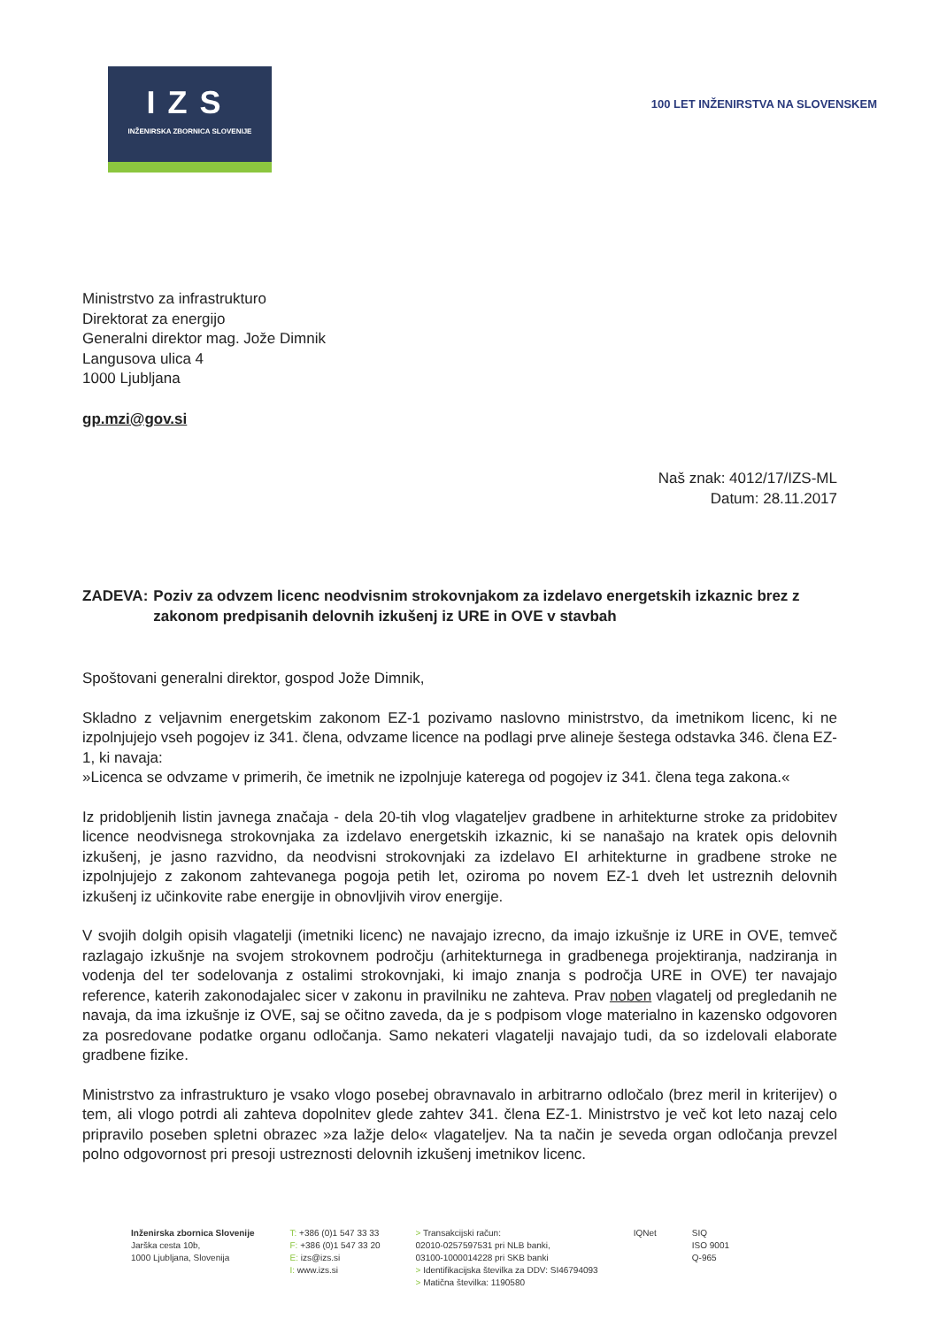IZS
INŽENIRSKA ZBORNICA SLOVENIJE
100 LET INŽENIRSTVA NA SLOVENSKEM
Ministrstvo za infrastrukturo
Direktorat za energijo
Generalni direktor mag. Jože Dimnik
Langusova ulica 4
1000 Ljubljana
gp.mzi@gov.si
Naš znak: 4012/17/IZS-ML
Datum: 28.11.2017
ZADEVA: Poziv za odvzem licenc neodvisnim strokovnjakom za izdelavo energetskih izkaznic brez z zakonom predpisanih delovnih izkušenj iz URE in OVE v stavbah
Spoštovani generalni direktor, gospod Jože Dimnik,
Skladno z veljavnim energetskim zakonom EZ-1 pozivamo naslovno ministrstvo, da imetnikom licenc, ki ne izpolnjujejo vseh pogojev iz 341. člena, odvzame licence na podlagi prve alineje šestega odstavka 346. člena EZ-1, ki navaja:
»Licenca se odvzame v primerih, če imetnik ne izpolnjuje katerega od pogojev iz 341. člena tega zakona.«
Iz pridobljenih listin javnega značaja - dela 20-tih vlog vlagateljev gradbene in arhitekturne stroke za pridobitev licence neodvisnega strokovnjaka za izdelavo energetskih izkaznic, ki se nanašajo na kratek opis delovnih izkušenj, je jasno razvidno, da neodvisni strokovnjaki za izdelavo EI arhitekturne in gradbene stroke ne izpolnjujejo z zakonom zahtevanega pogoja petih let, oziroma po novem EZ-1 dveh let ustreznih delovnih izkušenj iz učinkovite rabe energije in obnovljivih virov energije.
V svojih dolgih opisih vlagatelji (imetniki licenc) ne navajajo izrecno, da imajo izkušnje iz URE in OVE, temveč razlagajo izkušnje na svojem strokovnem področju (arhitekturnega in gradbenega projektiranja, nadziranja in vodenja del ter sodelovanja z ostalimi strokovnjaki, ki imajo znanja s področja URE in OVE) ter navajajo reference, katerih zakonodajalec sicer v zakonu in pravilniku ne zahteva. Prav noben vlagatelj od pregledanih ne navaja, da ima izkušnje iz OVE, saj se očitno zaveda, da je s podpisom vloge materialno in kazensko odgovoren za posredovane podatke organu odločanja. Samo nekateri vlagatelji navajajo tudi, da so izdelovali elaborate gradbene fizike.
Ministrstvo za infrastrukturo je vsako vlogo posebej obravnavalo in arbitrarno odločalo (brez meril in kriterijev) o tem, ali vlogo potrdi ali zahteva dopolnitev glede zahtev 341. člena EZ-1. Ministrstvo je več kot leto nazaj celo pripravilo poseben spletni obrazec »za lažje delo« vlagateljev. Na ta način je seveda organ odločanja prevzel polno odgovornost pri presoji ustreznosti delovnih izkušenj imetnikov licenc.
Inženirska zbornica Slovenije
Jarška cesta 10b,
1000 Ljubljana, Slovenija
T: +386 (0)1 547 33 33
F: +386 (0)1 547 33 20
E: izs@izs.si
I: www.izs.si
> Transakcijski račun:
02010-0257597531 pri NLB banki,
03100-1000014228 pri SKB banki
> Identifikacijska številka za DDV: SI46794093
> Matična številka: 1190580
IQNet SIQ
ISO 9001
Q-965